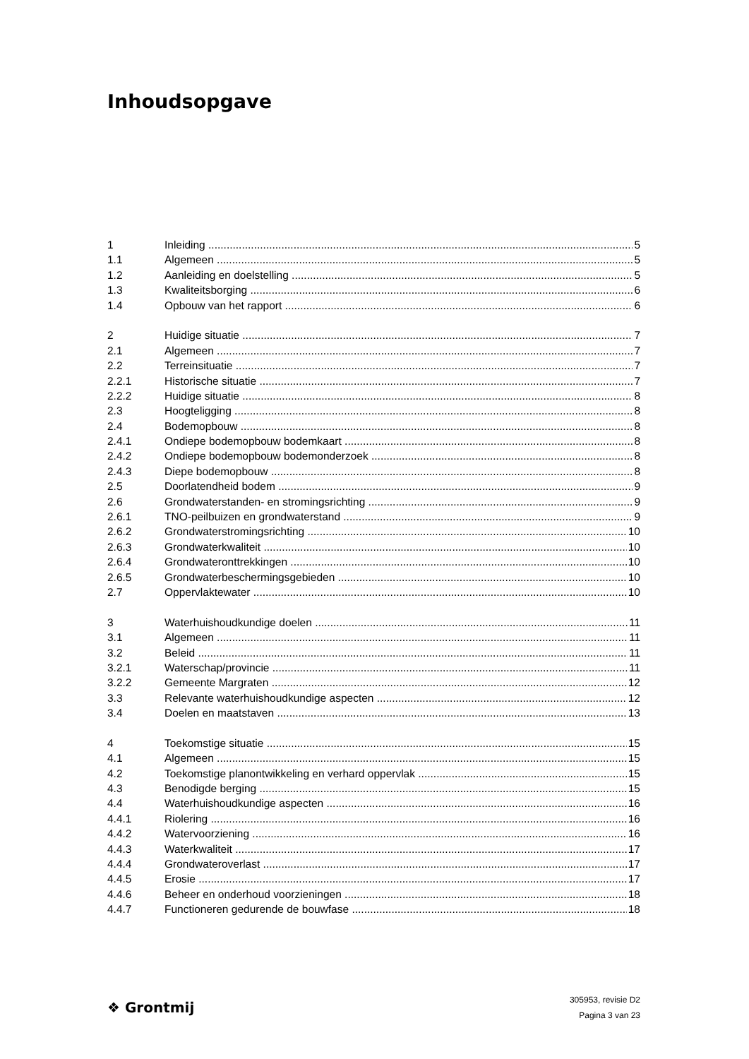Inhoudsopgave
1 Inleiding 5
1.1 Algemeen 5
1.2 Aanleiding en doelstelling 5
1.3 Kwaliteitsborging 6
1.4 Opbouw van het rapport 6
2 Huidige situatie 7
2.1 Algemeen 7
2.2 Terreinsituatie 7
2.2.1 Historische situatie 7
2.2.2 Huidige situatie 8
2.3 Hoogteligging 8
2.4 Bodemopbouw 8
2.4.1 Ondiepe bodemopbouw bodemkaart 8
2.4.2 Ondiepe bodemopbouw bodemonderzoek 8
2.4.3 Diepe bodemopbouw 8
2.5 Doorlatendheid bodem 9
2.6 Grondwaterstanden- en stromingsrichting 9
2.6.1 TNO-peilbuizen en grondwaterstand 9
2.6.2 Grondwaterstromingsrichting 10
2.6.3 Grondwaterkwaliteit 10
2.6.4 Grondwateronttrekkingen 10
2.6.5 Grondwaterbeschermingsgebieden 10
2.7 Oppervlaktewater 10
3 Waterhuishoudkundige doelen 11
3.1 Algemeen 11
3.2 Beleid 11
3.2.1 Waterschap/provincie 11
3.2.2 Gemeente Margraten 12
3.3 Relevante waterhuishoudkundige aspecten 12
3.4 Doelen en maatstaven 13
4 Toekomstige situatie 15
4.1 Algemeen 15
4.2 Toekomstige planontwikkeling en verhard oppervlak 15
4.3 Benodigde berging 15
4.4 Waterhuishoudkundige aspecten 16
4.4.1 Riolering 16
4.4.2 Watervoorziening 16
4.4.3 Waterkwaliteit 17
4.4.4 Grondwateroverlast 17
4.4.5 Erosie 17
4.4.6 Beheer en onderhoud voorzieningen 18
4.4.7 Functioneren gedurende de bouwfase 18
❖ Grontmij
305953, revisie D2
Pagina 3 van 23